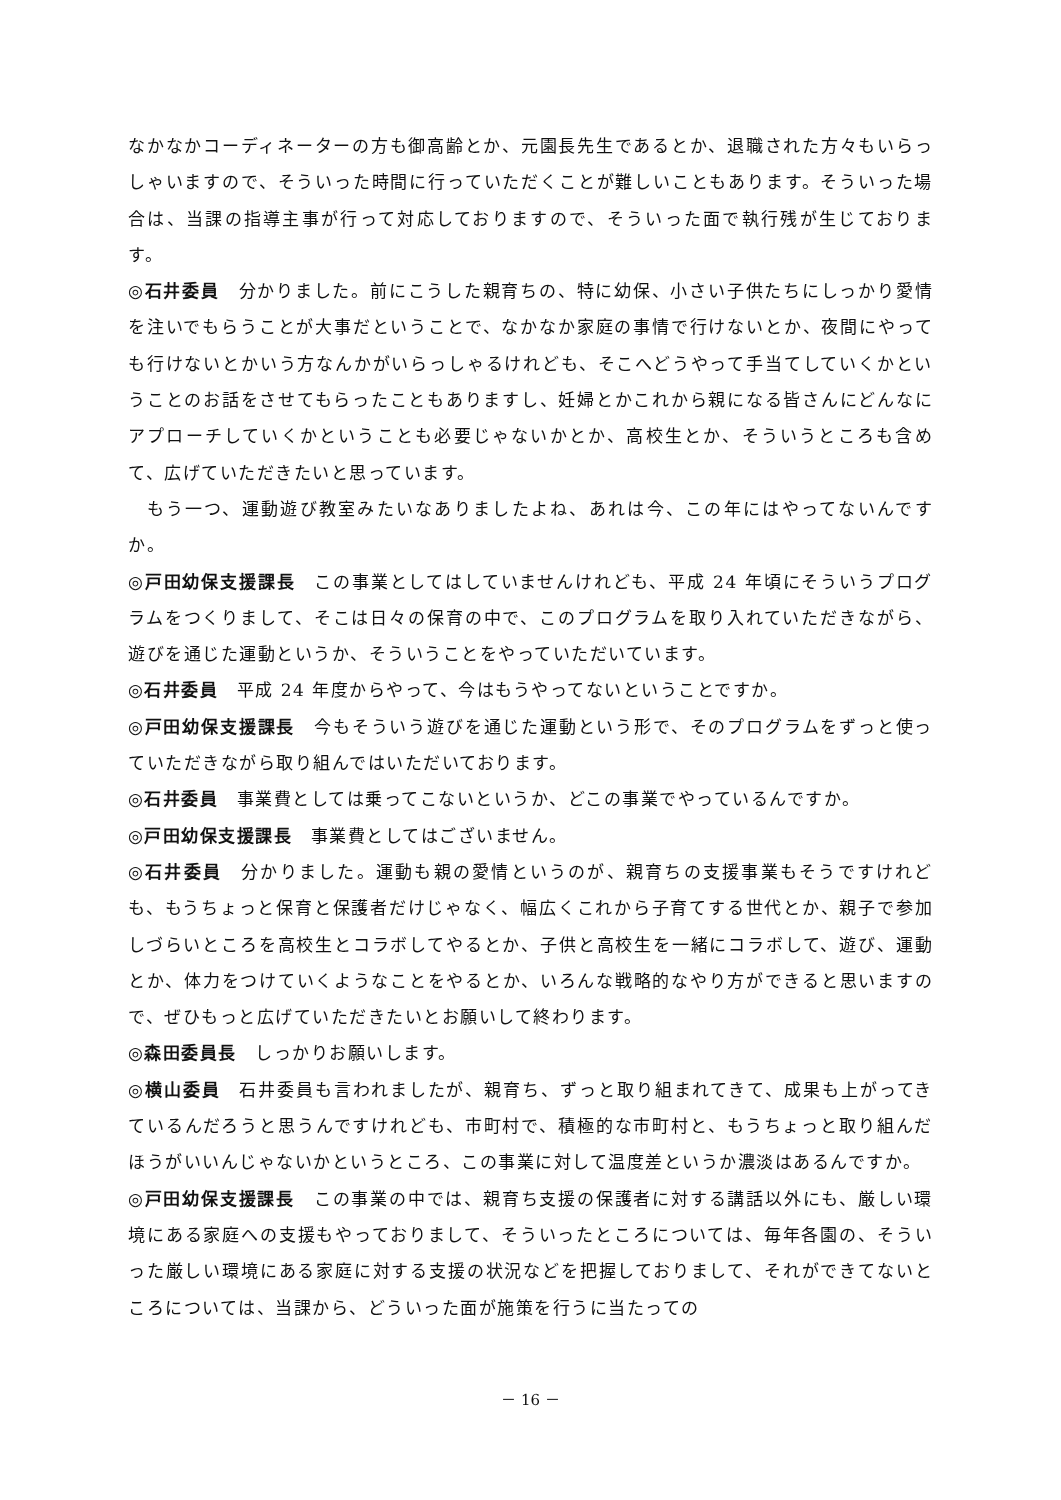なかなかコーディネーターの方も御高齢とか、元園長先生であるとか、退職された方々もいらっしゃいますので、そういった時間に行っていただくことが難しいこともあります。そういった場合は、当課の指導主事が行って対応しておりますので、そういった面で執行残が生じております。
◎石井委員　分かりました。前にこうした親育ちの、特に幼保、小さい子供たちにしっかり愛情を注いでもらうことが大事だということで、なかなか家庭の事情で行けないとか、夜間にやっても行けないとかいう方なんかがいらっしゃるけれども、そこへどうやって手当てしていくかということのお話をさせてもらったこともありますし、妊婦とかこれから親になる皆さんにどんなにアプローチしていくかということも必要じゃないかとか、高校生とか、そういうところも含めて、広げていただきたいと思っています。
　もう一つ、運動遊び教室みたいなありましたよね、あれは今、この年にはやってないんですか。
◎戸田幼保支援課長　この事業としてはしていませんけれども、平成 24 年頃にそういうプログラムをつくりまして、そこは日々の保育の中で、このプログラムを取り入れていただきながら、遊びを通じた運動というか、そういうことをやっていただいています。
◎石井委員　平成 24 年度からやって、今はもうやってないということですか。
◎戸田幼保支援課長　今もそういう遊びを通じた運動という形で、そのプログラムをずっと使っていただきながら取り組んではいただいております。
◎石井委員　事業費としては乗ってこないというか、どこの事業でやっているんですか。
◎戸田幼保支援課長　事業費としてはございません。
◎石井委員　分かりました。運動も親の愛情というのが、親育ちの支援事業もそうですけれども、もうちょっと保育と保護者だけじゃなく、幅広くこれから子育てする世代とか、親子で参加しづらいところを高校生とコラボしてやるとか、子供と高校生を一緒にコラボして、遊び、運動とか、体力をつけていくようなことをやるとか、いろんな戦略的なやり方ができると思いますので、ぜひもっと広げていただきたいとお願いして終わります。
◎森田委員長　しっかりお願いします。
◎横山委員　石井委員も言われましたが、親育ち、ずっと取り組まれてきて、成果も上がってきているんだろうと思うんですけれども、市町村で、積極的な市町村と、もうちょっと取り組んだほうがいいんじゃないかというところ、この事業に対して温度差というか濃淡はあるんですか。
◎戸田幼保支援課長　この事業の中では、親育ち支援の保護者に対する講話以外にも、厳しい環境にある家庭への支援もやっておりまして、そういったところについては、毎年各園の、そういった厳しい環境にある家庭に対する支援の状況などを把握しておりまして、それができてないところについては、当課から、どういった面が施策を行うに当たっての
－ 16 －